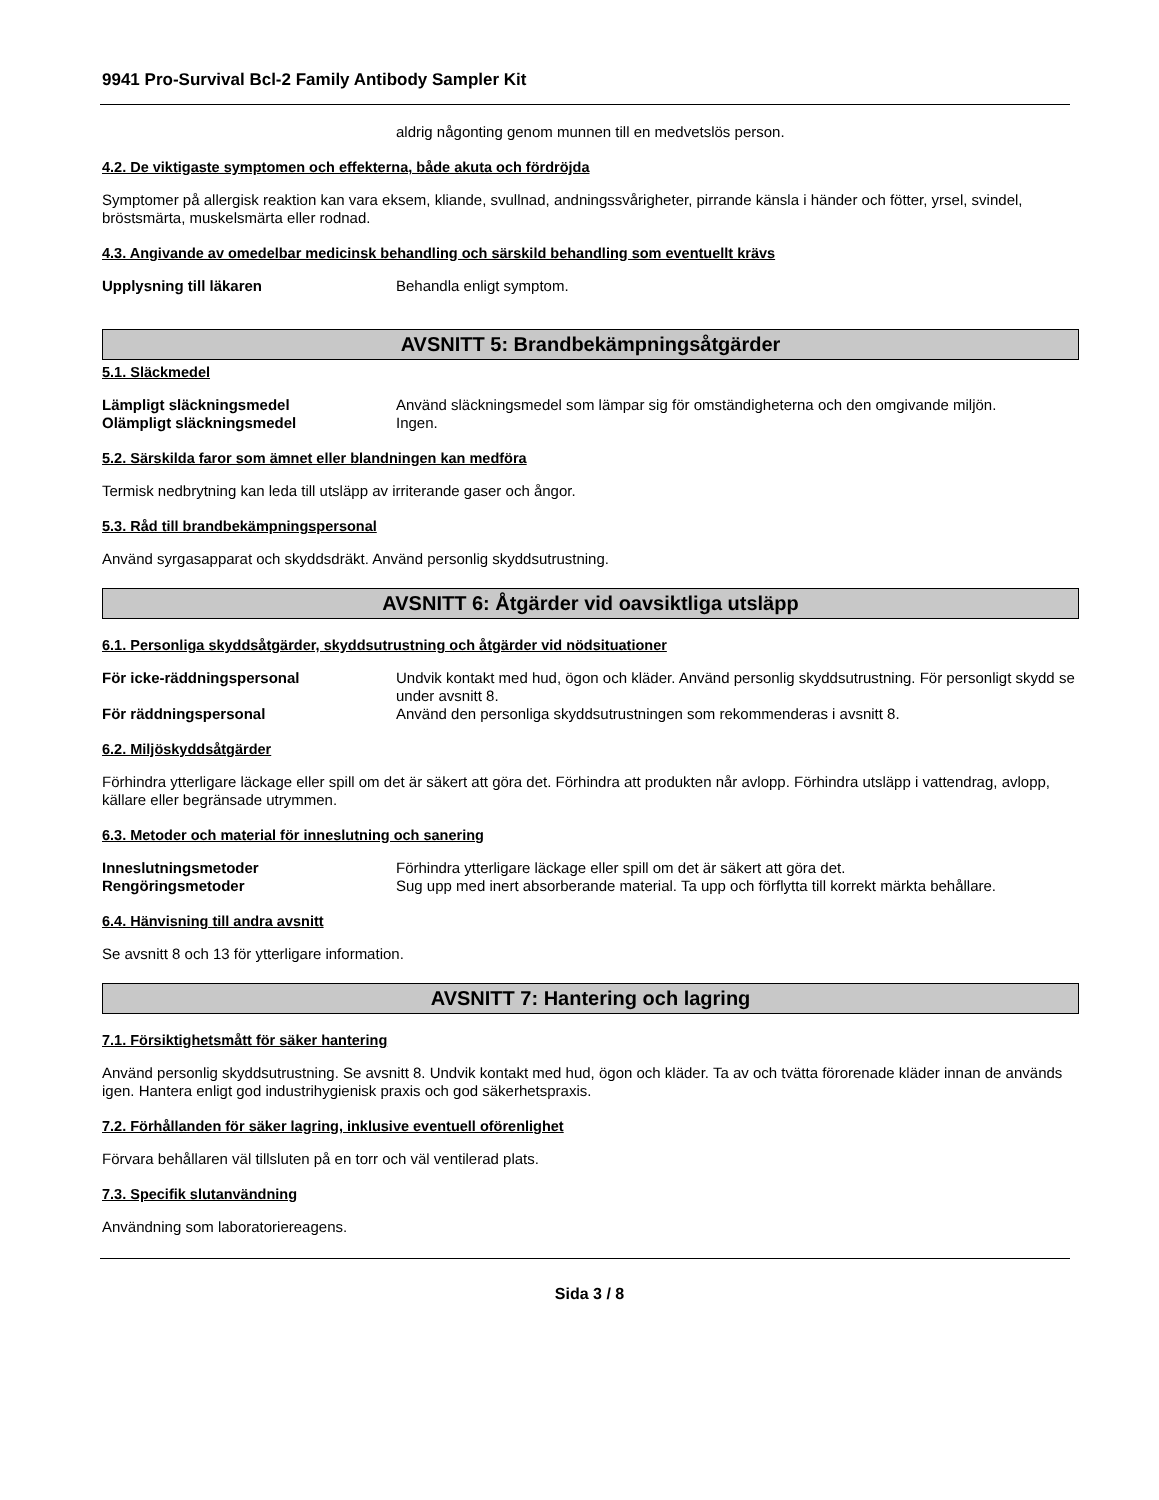9941 Pro-Survival Bcl-2 Family Antibody Sampler Kit
aldrig någonting genom munnen till en medvetslös person.
4.2. De viktigaste symptomen och effekterna, både akuta och fördröjda
Symptomer på allergisk reaktion kan vara eksem, kliande, svullnad, andningssvårigheter, pirrande känsla i händer och fötter, yrsel, svindel, bröstsmärta, muskelsmärta eller rodnad.
4.3. Angivande av omedelbar medicinsk behandling och särskild behandling som eventuellt krävs
Upplysning till läkaren Behandla enligt symptom.
AVSNITT 5: Brandbekämpningsåtgärder
5.1. Släckmedel
Lämpligt släckningsmedel Använd släckningsmedel som lämpar sig för omständigheterna och den omgivande miljön.
Olämpligt släckningsmedel Ingen.
5.2. Särskilda faror som ämnet eller blandningen kan medföra
Termisk nedbrytning kan leda till utsläpp av irriterande gaser och ångor.
5.3. Råd till brandbekämpningspersonal
Använd syrgasapparat och skyddsdräkt. Använd personlig skyddsutrustning.
AVSNITT 6: Åtgärder vid oavsiktliga utsläpp
6.1. Personliga skyddsåtgärder, skyddsutrustning och åtgärder vid nödsituationer
För icke-räddningspersonal Undvik kontakt med hud, ögon och kläder. Använd personlig skyddsutrustning. För personligt skydd se under avsnitt 8.
För räddningspersonal Använd den personliga skyddsutrustningen som rekommenderas i avsnitt 8.
6.2. Miljöskyddsåtgärder
Förhindra ytterligare läckage eller spill om det är säkert att göra det. Förhindra att produkten når avlopp. Förhindra utsläpp i vattendrag, avlopp, källare eller begränsade utrymmen.
6.3. Metoder och material för inneslutning och sanering
Inneslutningsmetoder Förhindra ytterligare läckage eller spill om det är säkert att göra det.
Rengöringsmetoder Sug upp med inert absorberande material. Ta upp och förflytta till korrekt märkta behållare.
6.4. Hänvisning till andra avsnitt
Se avsnitt 8 och 13 för ytterligare information.
AVSNITT 7: Hantering och lagring
7.1. Försiktighetsmått för säker hantering
Använd personlig skyddsutrustning. Se avsnitt 8. Undvik kontakt med hud, ögon och kläder. Ta av och tvätta förorenade kläder innan de används igen. Hantera enligt god industrihygienisk praxis och god säkerhetspraxis.
7.2. Förhållanden för säker lagring, inklusive eventuell oförenlighet
Förvara behållaren väl tillsluten på en torr och väl ventilerad plats.
7.3. Specifik slutanvändning
Användning som laboratoriereagens.
Sida 3 / 8